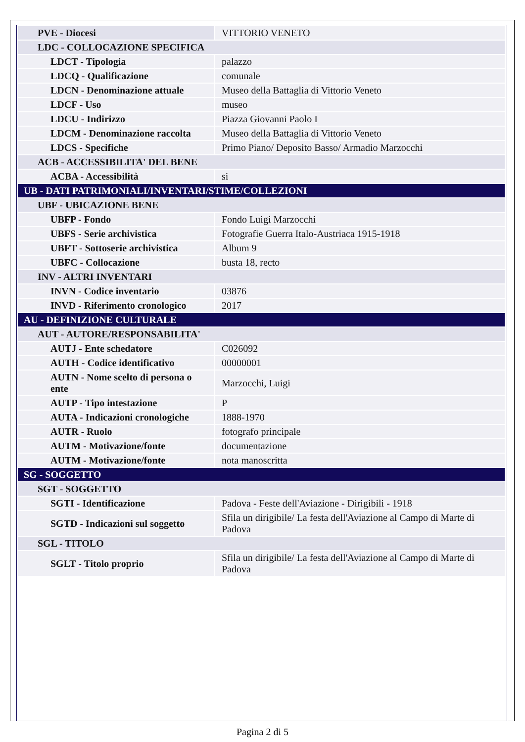| PVE - Diocesi | VITTORIO VENETO |
| LDC - COLLOCAZIONE SPECIFICA | |
| LDCT - Tipologia | palazzo |
| LDCQ - Qualificazione | comunale |
| LDCN - Denominazione attuale | Museo della Battaglia di Vittorio Veneto |
| LDCF - Uso | museo |
| LDCU - Indirizzo | Piazza Giovanni Paolo I |
| LDCM - Denominazione raccolta | Museo della Battaglia di Vittorio Veneto |
| LDCS - Specifiche | Primo Piano/ Deposito Basso/ Armadio Marzocchi |
| ACB - ACCESSIBILITA' DEL BENE | |
| ACBA - Accessibilità | si |
| UB - DATI PATRIMONIALI/INVENTARI/STIME/COLLEZIONI | |
| UBF - UBICAZIONE BENE | |
| UBFP - Fondo | Fondo Luigi Marzocchi |
| UBFS - Serie archivistica | Fotografie Guerra Italo-Austriaca 1915-1918 |
| UBFT - Sottoserie archivistica | Album 9 |
| UBFC - Collocazione | busta 18, recto |
| INV - ALTRI INVENTARI | |
| INVN - Codice inventario | 03876 |
| INVD - Riferimento cronologico | 2017 |
| AU - DEFINIZIONE CULTURALE | |
| AUT - AUTORE/RESPONSABILITA' | |
| AUTJ - Ente schedatore | C026092 |
| AUTH - Codice identificativo | 00000001 |
| AUTN - Nome scelto di persona o ente | Marzocchi, Luigi |
| AUTP - Tipo intestazione | P |
| AUTA - Indicazioni cronologiche | 1888-1970 |
| AUTR - Ruolo | fotografo principale |
| AUTM - Motivazione/fonte | documentazione |
| AUTM - Motivazione/fonte | nota manoscritta |
| SG - SOGGETTO | |
| SGT - SOGGETTO | |
| SGTI - Identificazione | Padova - Feste dell'Aviazione - Dirigibili - 1918 |
| SGTD - Indicazioni sul soggetto | Sfila un dirigibile/ La festa dell'Aviazione al Campo di Marte di Padova |
| SGL - TITOLO | |
| SGLT - Titolo proprio | Sfila un dirigibile/ La festa dell'Aviazione al Campo di Marte di Padova |
Pagina 2 di 5